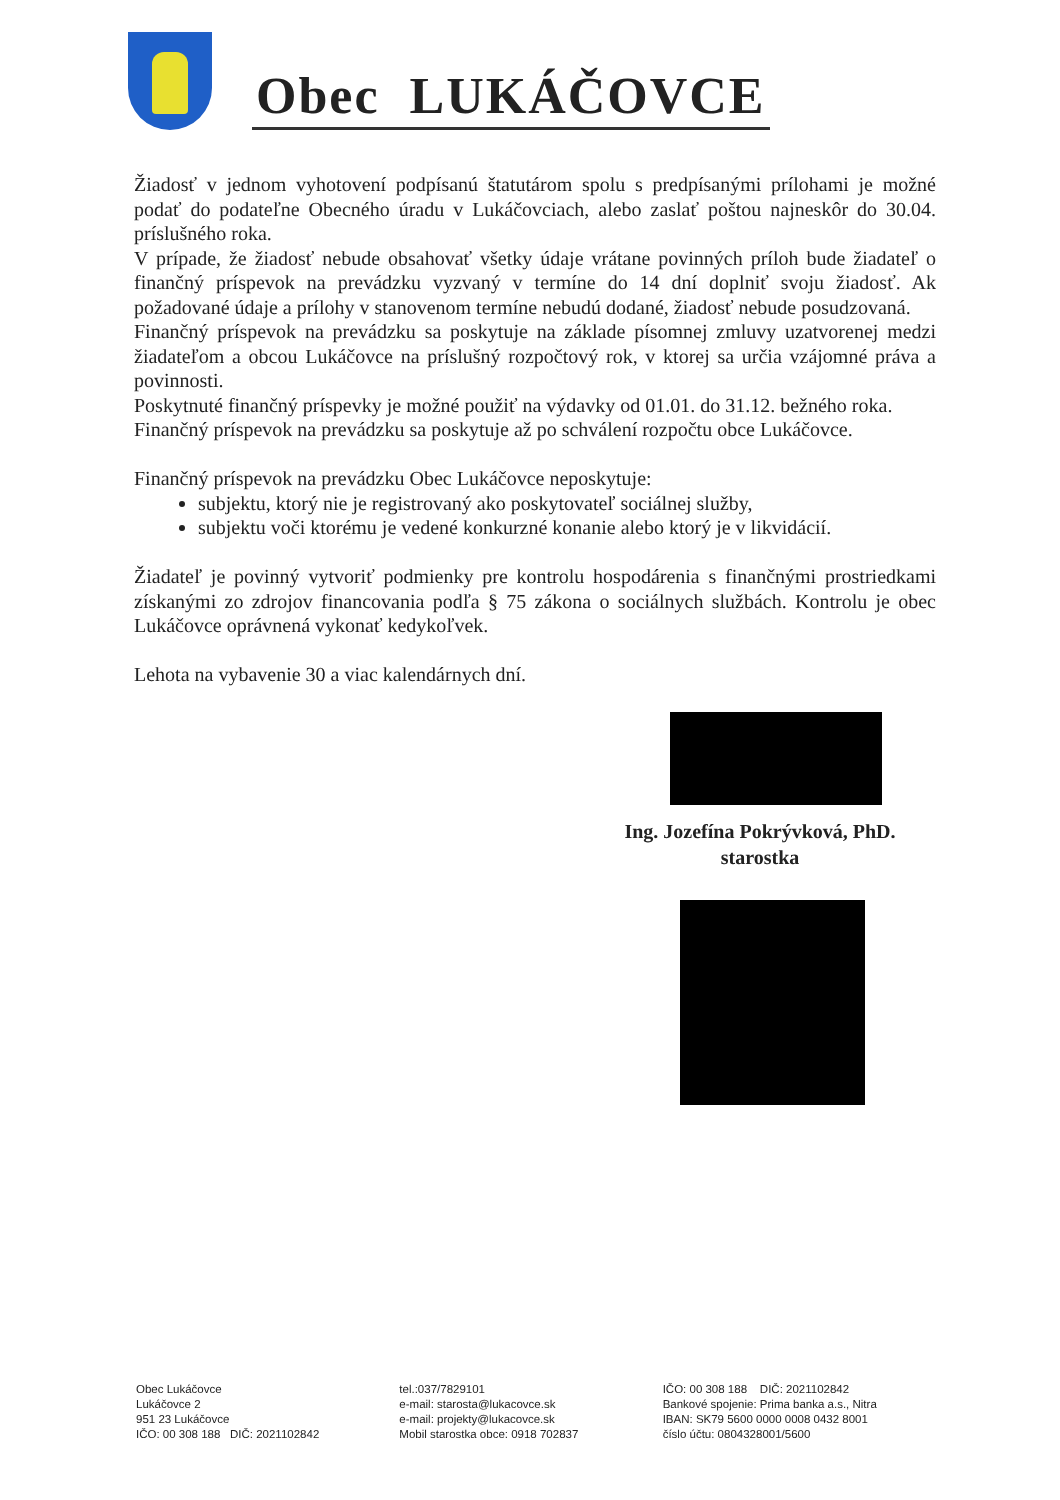Obec LUKÁČOVCE
Žiadosť v jednom vyhotovení podpísanú štatutárom spolu s predpísanými prílohami je možné podať do podateľne Obecného úradu v Lukáčovciach, alebo zaslať poštou najneskôr do 30.04. príslušného roka.
V prípade, že žiadosť nebude obsahovať všetky údaje vrátane povinných príloh bude žiadateľ o finančný príspevok na prevádzku vyzvaný v termíne do 14 dní doplniť svoju žiadosť. Ak požadované údaje a prílohy v stanovenom termíne nebudú dodané, žiadosť nebude posudzovaná.
Finančný príspevok na prevádzku sa poskytuje na základe písomnej zmluvy uzatvorenej medzi žiadateľom a obcou Lukáčovce na príslušný rozpočtový rok, v ktorej sa určia vzájomné práva a povinnosti.
Poskytnuté finančný príspevky je možné použiť na výdavky od 01.01. do 31.12. bežného roka.
Finančný príspevok na prevádzku sa poskytuje až po schválení rozpočtu obce Lukáčovce.
Finančný príspevok na prevádzku Obec Lukáčovce neposkytuje:
subjektu, ktorý nie je registrovaný ako poskytovateľ sociálnej služby,
subjektu voči ktorému je vedené konkurzné konanie alebo ktorý je v likvidácií.
Žiadateľ je povinný vytvoriť podmienky pre kontrolu hospodárenia s finančnými prostriedkami získanými zo zdrojov financovania podľa § 75 zákona o sociálnych službách. Kontrolu je obec Lukáčovce oprávnená vykonať kedykoľvek.
Lehota na vybavenie 30 a viac kalendárnych dní.
Ing. Jozefína Pokrývková, PhD.
starostka
Obec Lukáčovce
Lukáčovce 2
951 23 Lukáčovce
IČO: 00 308 188 DIČ: 2021102842
tel.:037/7829101
e-mail: starosta@lukacovce.sk
e-mail: projekty@lukacovce.sk
Mobil starostka obce: 0918 702837
IČO: 00 308 188 DIČ: 2021102842
Bankové spojenie: Prima banka a.s., Nitra
IBAN: SK79 5600 0000 0008 0432 8001
číslo účtu: 0804328001/5600